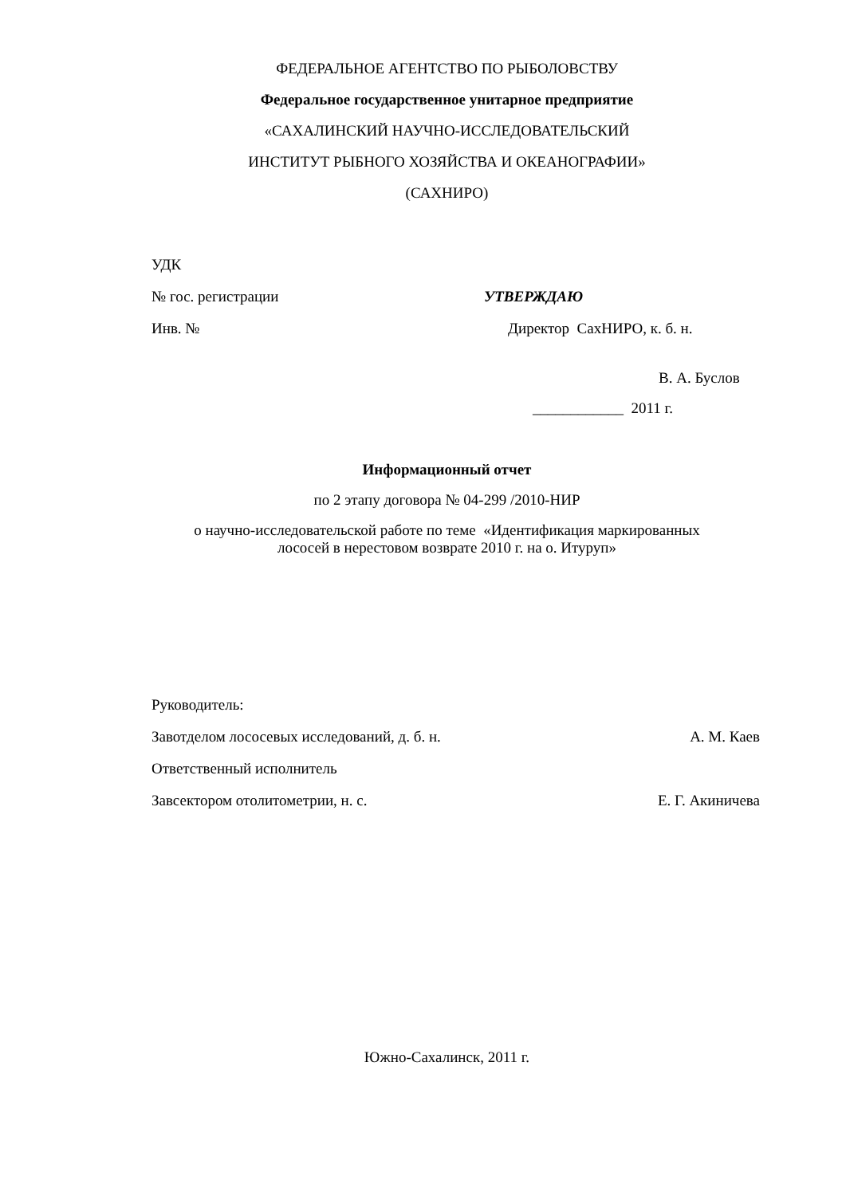ФЕДЕРАЛЬНОЕ АГЕНТСТВО ПО РЫБОЛОВСТВУ
Федеральное государственное унитарное предприятие
«САХАЛИНСКИЙ НАУЧНО-ИССЛЕДОВАТЕЛЬСКИЙ
ИНСТИТУТ РЫБНОГО ХОЗЯЙСТВА И ОКЕАНОГРАФИИ»
(САХНИРО)
УДК
№ гос. регистрации УТВЕРЖДАЮ
Инв. № Директор СахНИРО, к. б. н.
В. А. Буслов
____________ 2011 г.
Информационный отчет
по 2 этапу договора № 04-299 /2010-НИР
о научно-исследовательской работе по теме «Идентификация маркированных
лососей в нерестовом возврате 2010 г. на о. Итуруп»
Руководитель:
Завотделом лососевых исследований, д. б. н. А. М. Каев
Ответственный исполнитель
Завсектором отолитометрии, н. с. Е. Г. Акиничева
Южно-Сахалинск, 2011 г.